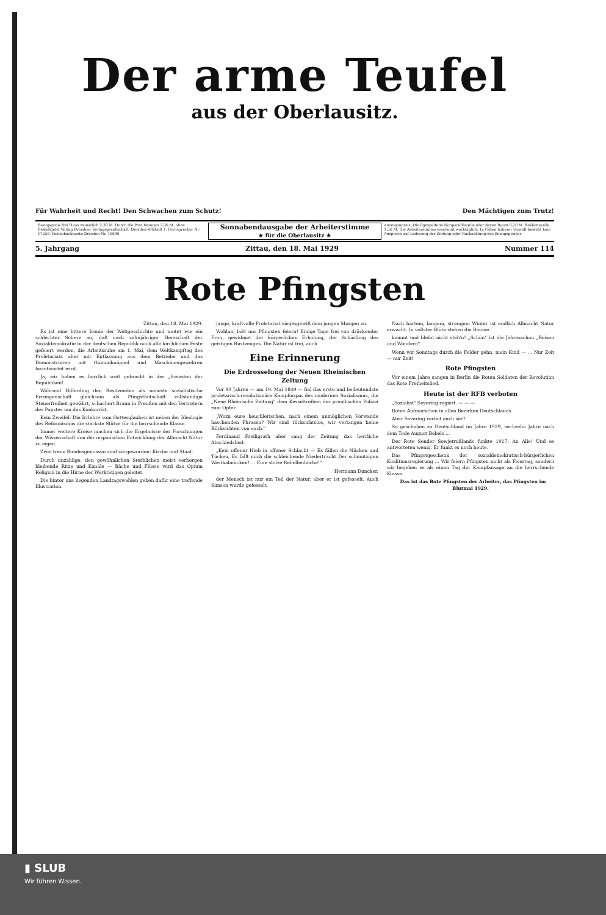Der arme Teufel
aus der Oberlausitz.
Für Wahrheit und Recht! Den Schwachen zum Schutz! Den Mächtigen zum Trutz!
Bezugspreis frei Haus monatlich 2,30 M. Durch die Post bezogen 2,30 M. ohne Bestellgeld. Verlag Dresdner Verlagsgesellschaft, Dresden-Altstadt 1. Fernsprecher Nr. 17259. Postscheckkonto Dresden Nr. 18690
Sonnabendausgabe der Arbeiterstimme
★ für die Oberlausitz ★
Anzeigenpreis: Die 6gespaltene Nonpareillezeile oder deren Raum 0,20 M. Reklamezeile 1,50 M. Die Arbeiterstimme erscheint werktäglich. In Fällen höherer Gewalt besteht kein Anspruch auf Lieferung der Zeitung oder Rückzahlung des Bezugspreises
5. Jahrgang Zittau, den 18. Mai 1929 Nummer 114
Rote Pfingsten
Zittau, den 18. Mai 1929.
Es ist eine bittere Ironie der Weltgeschichte und mutet wie ein schlechter Scherz an, daß nach zehnjähriger Herrschaft der Sozialdemokratie in der deutschen Republik noch alle kirchlichen Feste gefeiert werden, die Arbeitsruhe am 1. Mai, dem Weltkampftag des Proletariats aber mit Entlassung aus dem Betriebe und das Demonstrieren mit Gummiknüppel und Maschinengewehren beantwortet wird.
Ja, wir haben es herrlich weit gebracht in der „freiesten der Republiken!
Während Hilferding den Besitzenden als neueste sozialistische Errungenschaft gleichsam als Pfingstbotschaft vollständige Steuerfreiheit gewährt, schachert Braun in Preußen mit den Vertretern des Papstes um das Konkordat.
Kein Zweifel: Die Irrlehre vom Gottesglauben ist neben der Ideologie des Reformismus die stärkste Stütze für die herrschende Klasse.
Immer weitere Kreise machen sich die Ergebnisse der Forschungen der Wissenschaft von der organischen Entwicklung der Allmacht Natur zu eigen.
Zwei treue Bundesgenossen sind sie geworden: Kirche und Staat.
Durch unzählige, den gewöhnlichen Sterblichen meist verborgen bleibende Ritze und Kanäle — Bäche und Flüsse wird das Opium Religion in die Hirne der Werktätigen geleitet.
Die hinter uns liegenden Landtagswahlen geben dafür eine treffende Illustration.
junge, kraftvolle Proletariat siegesgewiß dem jungen Morgen zu.
Wohlan, laßt uns Pfingsten feiern! Einige Tage frei von drückender Fron, gewidmet der körperlichen Erholung, der Schärfung des geistigen Rüstzeuges. Die Natur ist frei, auch
Eine Erinnerung
Die Erdrosselung der Neuen Rheinischen Zeitung
Vor 80 Jahren — am 19. Mai 1849 — fiel das erste und bedeutendste proletarisch-revolutionäre Kampforgan des modernen Sozialismus, die „Neue Rheinische Zeitung" dem Kesseltreiben der preußischen Polizei zum Opfer.
„Wozu eure heuchlerischen, nach einem unmöglichen Vorwande haschenden Phrasen? Wir sind rücksichtslos, wir verlangen keine Rücksichten von euch."
Ferdinand Freiligrath aber sang der Zeitung das herrliche Abschiedslied:
„Kein offener Hieb in offener Schlacht — Es fällen die Nücken und Tücken, Es fällt mich die schleichende Niedertracht Der schmutzigen Westkalmücken! ... Eine stolze Rebellenleiche!"
Hermann Duncker.
der Mensch ist nur ein Teil der Natur, aber er ist gefesselt. Auch Simson wurde gefesselt.
Nach hartem, langem, strengem Winter ist endlich Allmacht Natur erwacht. In vollster Blüte stehen die Bäume.
kommt und bleibt nicht steh'n! „Schön" ist die Jahresschau „Reisen und Wandern".
Wenn wir Sonntags durch die Felder gehn, mein Kind — ... Nur Zeit — nur Zeit!
Rote Pfingsten
Vor einem Jahre sangen in Berlin die Roten Soldaten der Revolution das Rote Freiheitslied.
Heute ist der RFB verboten
„Sozialist" Severing regiert. — — —
Roten Aufmärschen in allen Bezirken Deutschlands.
Aber Severing verbot auch sie!!
So geschehen zu Deutschland im Jahre 1929, sechzehn Jahre nach dem Tode August Bebels ...
Der Rote Sender Sowjetrußlands funkte 1917: An Alle! Und es antworteten wenig. Er funkt es noch heute.
Das Pfingstgeschenk der sozialdemokratisch-bürgerlichen Koalitionsregierung ... Wir feiern Pfingsten nicht als Feiertag, sondern wir begehen es als einen Tag der Kampfansage an die herrschende Klasse.
Das ist das Rote Pfingsten der Arbeiter, das Pfingsten im Blutmai 1929.
▮ SLUB
Wir führen Wissen.